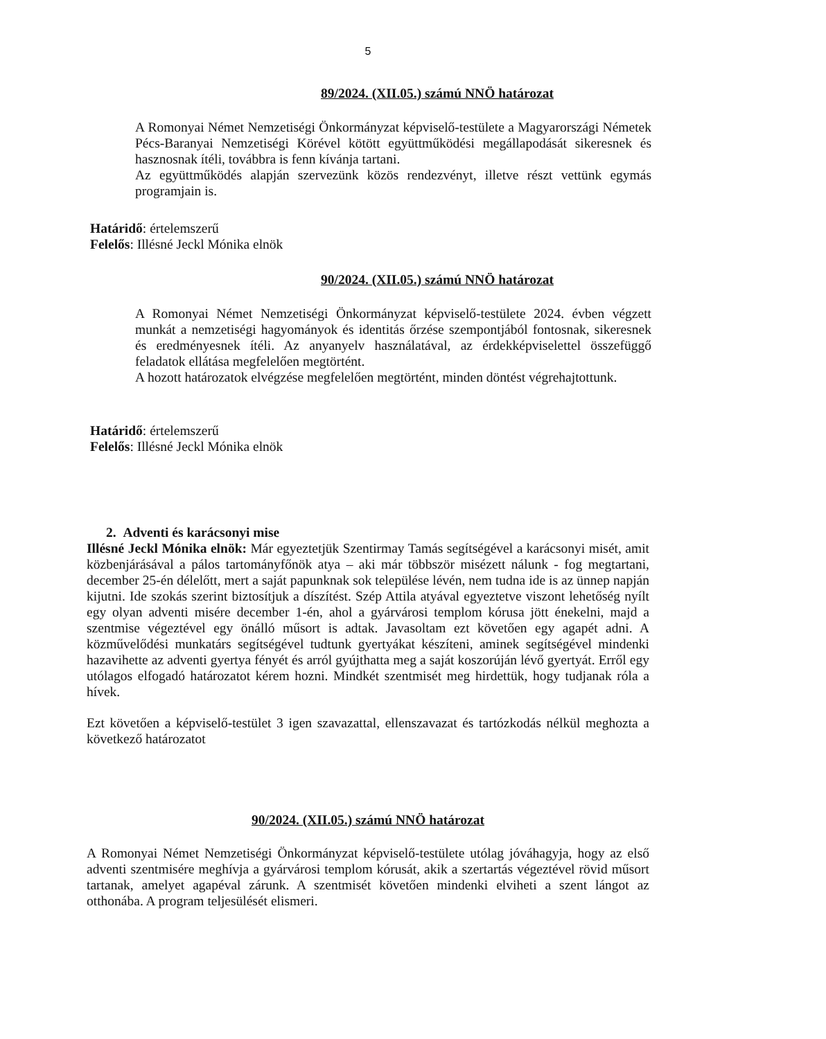5
89/2024. (XII.05.) számú NNÖ határozat
A Romonyai Német Nemzetiségi Önkormányzat képviselő-testülete a Magyarországi Németek Pécs-Baranyai Nemzetiségi Körével kötött együttműködési megállapodását sikeresnek és hasznosnak ítéli, továbbra is fenn kívánja tartani.
Az együttműködés alapján szervezünk közös rendezvényt, illetve részt vettünk egymás programjain is.
Határidő: értelemszerű
Felelős: Illésné Jeckl Mónika elnök
90/2024. (XII.05.) számú NNÖ határozat
A Romonyai Német Nemzetiségi Önkormányzat képviselő-testülete 2024. évben végzett munkát a nemzetiségi hagyományok és identitás őrzése szempontjából fontosnak, sikeresnek és eredményesnek ítéli. Az anyanyelv használatával, az érdekképviselettel összefüggő feladatok ellátása megfelelően megtörtént.
A hozott határozatok elvégzése megfelelően megtörtént, minden döntést végrehajtottunk.
Határidő: értelemszerű
Felelős: Illésné Jeckl Mónika elnök
2. Adventi és karácsonyi mise
Illésné Jeckl Mónika elnök: Már egyeztetjük Szentirmay Tamás segítségével a karácsonyi misét, amit közbenjárásával a pálos tartományfőnök atya – aki már többször misézett nálunk - fog megtartani, december 25-én délelőtt, mert a saját papunknak sok települése lévén, nem tudna ide is az ünnep napján kijutni. Ide szokás szerint biztosítjuk a díszítést. Szép Attila atyával egyeztetve viszont lehetőség nyílt egy olyan adventi misére december 1-én, ahol a gyárvárosi templom kórusa jött énekelni, majd a szentmise végeztével egy önálló műsort is adtak. Javasoltam ezt követően egy agapét adni. A közművelődési munkatárs segítségével tudtunk gyertyákat készíteni, aminek segítségével mindenki hazavihette az adventi gyertya fényét és arról gyújthatta meg a saját koszorúján lévő gyertyát. Erről egy utólagos elfogadó határozatot kérem hozni. Mindkét szentmisét meg hirdettük, hogy tudjanak róla a hívek.
Ezt követően a képviselő-testület 3 igen szavazattal, ellenszavazat és tartózkodás nélkül meghozta a következő határozatot
90/2024. (XII.05.) számú NNÖ határozat
A Romonyai Német Nemzetiségi Önkormányzat képviselő-testülete utólag jóváhagyja, hogy az első adventi szentmisére meghívja a gyárvárosi templom kórusát, akik a szertartás végeztével rövid műsort tartanak, amelyet agapéval zárunk. A szentmisét követően mindenki elviheti a szent lángot az otthonába. A program teljesülését elismeri.